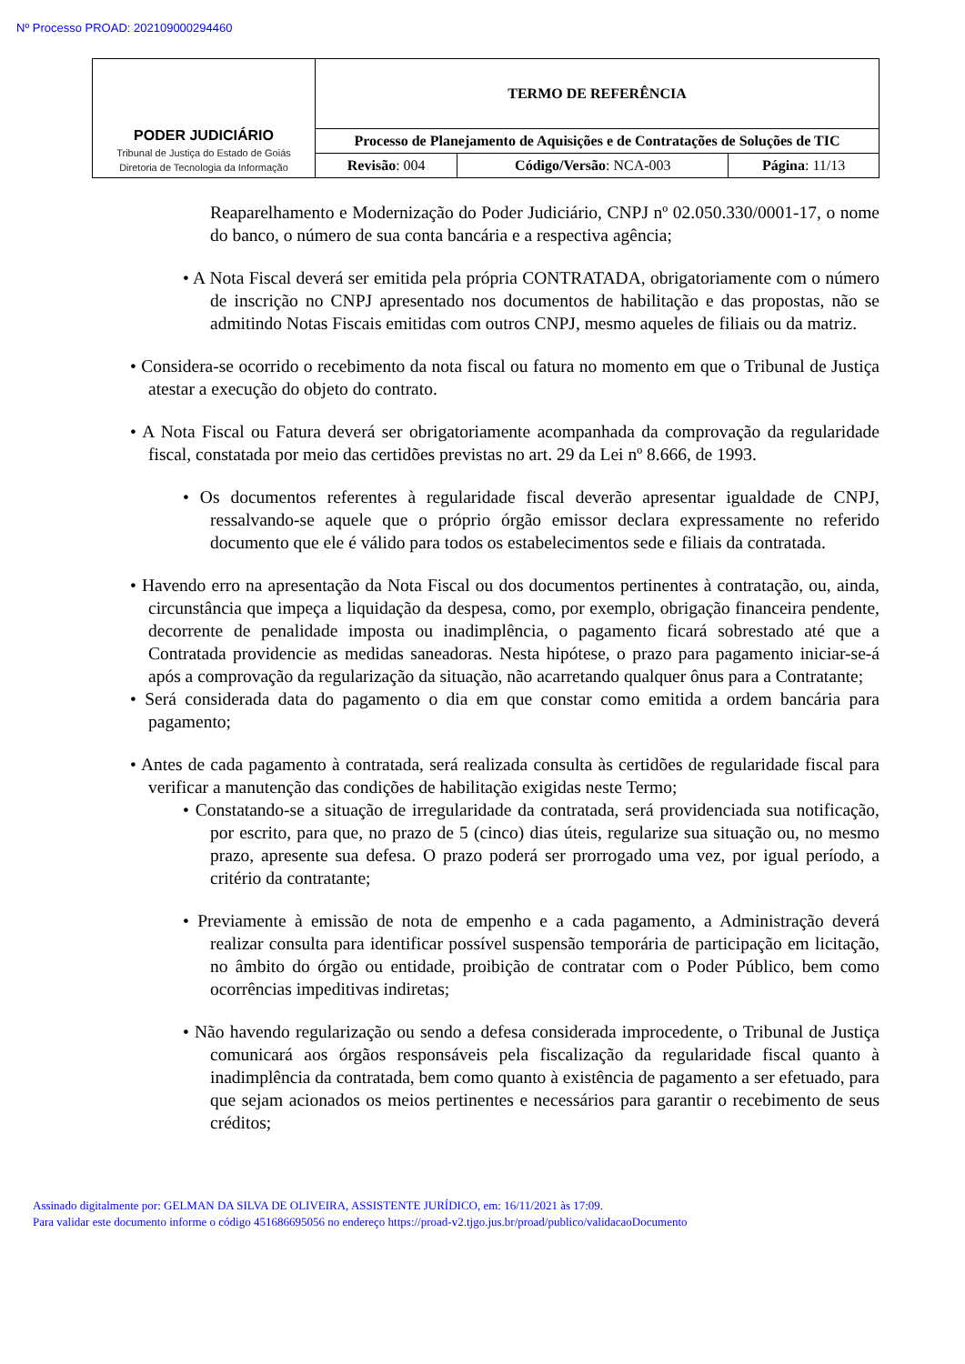Nº Processo PROAD: 202109000294460
| PODER JUDICIÁRIO Tribunal de Justiça do Estado de Goiás Diretoria de Tecnologia da Informação | TERMO DE REFERÊNCIA | | |
| | Processo de Planejamento de Aquisições e de Contratações de Soluções de TIC | | |
| | Revisão : 004 | Código/Versão : NCA-003 | Página : 11/13 |
Reaparelhamento e Modernização do Poder Judiciário, CNPJ nº 02.050.330/0001-17, o nome do banco, o número de sua conta bancária e a respectiva agência;
• A Nota Fiscal deverá ser emitida pela própria CONTRATADA, obrigatoriamente com o número de inscrição no CNPJ apresentado nos documentos de habilitação e das propostas, não se admitindo Notas Fiscais emitidas com outros CNPJ, mesmo aqueles de filiais ou da matriz.
• Considera-se ocorrido o recebimento da nota fiscal ou fatura no momento em que o Tribunal de Justiça atestar a execução do objeto do contrato.
• A Nota Fiscal ou Fatura deverá ser obrigatoriamente acompanhada da comprovação da regularidade fiscal, constatada por meio das certidões previstas no art. 29 da Lei nº 8.666, de 1993.
• Os documentos referentes à regularidade fiscal deverão apresentar igualdade de CNPJ, ressalvando-se aquele que o próprio órgão emissor declara expressamente no referido documento que ele é válido para todos os estabelecimentos sede e filiais da contratada.
• Havendo erro na apresentação da Nota Fiscal ou dos documentos pertinentes à contratação, ou, ainda, circunstância que impeça a liquidação da despesa, como, por exemplo, obrigação financeira pendente, decorrente de penalidade imposta ou inadimplência, o pagamento ficará sobrestado até que a Contratada providencie as medidas saneadoras. Nesta hipótese, o prazo para pagamento iniciar-se-á após a comprovação da regularização da situação, não acarretando qualquer ônus para a Contratante;
• Será considerada data do pagamento o dia em que constar como emitida a ordem bancária para pagamento;
• Antes de cada pagamento à contratada, será realizada consulta às certidões de regularidade fiscal para verificar a manutenção das condições de habilitação exigidas neste Termo;
• Constatando-se a situação de irregularidade da contratada, será providenciada sua notificação, por escrito, para que, no prazo de 5 (cinco) dias úteis, regularize sua situação ou, no mesmo prazo, apresente sua defesa. O prazo poderá ser prorrogado uma vez, por igual período, a critério da contratante;
• Previamente à emissão de nota de empenho e a cada pagamento, a Administração deverá realizar consulta para identificar possível suspensão temporária de participação em licitação, no âmbito do órgão ou entidade, proibição de contratar com o Poder Público, bem como ocorrências impeditivas indiretas;
• Não havendo regularização ou sendo a defesa considerada improcedente, o Tribunal de Justiça comunicará aos órgãos responsáveis pela fiscalização da regularidade fiscal quanto à inadimplência da contratada, bem como quanto à existência de pagamento a ser efetuado, para que sejam acionados os meios pertinentes e necessários para garantir o recebimento de seus créditos;
Assinado digitalmente por: GELMAN DA SILVA DE OLIVEIRA, ASSISTENTE JURÍDICO, em: 16/11/2021 às 17:09.
Para validar este documento informe o código 451686695056 no endereço https://proad-v2.tjgo.jus.br/proad/publico/validacaoDocumento